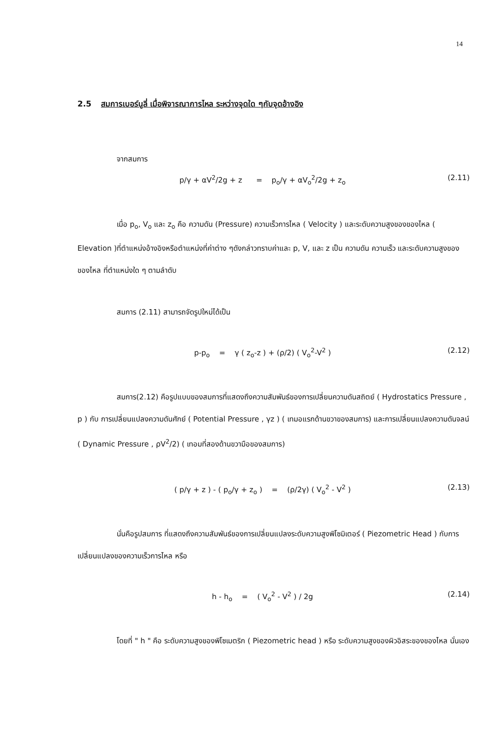14
2.5 สมการเบอร์นูลี่ เมื่อพิจารณาการไหล ระหว่างจุดใด ๆกับจุดอ้างอิง
จากสมการ
p/γ + αV<sup>2</sup>/2g + z = p<sub>o</sub>/γ + αV<sub>o</sub><sup>2</sup>/2g + z<sub>o</sub> (2.11)
เมื่อ p<sub>o</sub>, V<sub>o</sub> และ z<sub>o</sub> คือ ความดัน (Pressure) ความเร็วการไหล ( Velocity ) และระดับความสูงของของไหล ( Elevation )ที่ตำแหน่งอ้างอิงหรือตำแหน่งที่ค่าต่าง ๆดังกล่าวทราบค่าและ p, V, และ z เป็น ความดัน ความเร็ว และระดับความสูงของของไหล ที่ตำแหน่งใด ๆ ตามลำดับ
สมการ (2.11) สามารถจัดรูปใหม่ได้เป็น
p-p<sub>o</sub> = γ ( z<sub>o</sub>-z ) + (ρ/2) ( V<sub>o</sub><sup>2</sup>-V<sup>2</sup> ) (2.12)
สมการ(2.12) คือรูปแบบของสมการที่แสดงถึงความสัมพันธ์ของการเปลี่ยนความดันสถิตย์ ( Hydrostatics Pressure , p ) กับ การเปลี่ยนแปลงความดันศักย์ ( Potential Pressure , γz ) ( เทมอแรกด้านขวาของสมการ) และการเปลี่ยนแปลงความดันจลน์ ( Dynamic Pressure , ρV<sup>2</sup>/2) ( เทอมที่สองด้านขวามือของสมการ)
( p/γ + z ) - ( p<sub>o</sub>/γ + z<sub>o</sub> ) = (ρ/2γ) ( V<sub>o</sub><sup>2</sup> - V<sup>2</sup> ) (2.13)
นั่นคือรูปสมการ ที่แสดงถึงความสัมพันธ์ของการเปลี่ยนแปลงระดับความสูงพิโซมิเตอร์ ( Piezometric Head ) กับการเปลี่ยนแปลงของความเร็วการไหล หรือ
h - h<sub>o</sub> = ( V<sub>o</sub><sup>2</sup> - V<sup>2</sup> ) / 2g (2.14)
โดยที่ " h " คือ ระดับความสูงของพิโซเมตริก ( Piezometric head ) หรือ ระดับความสูงของผิวอิสระของของไหล นั่นเอง